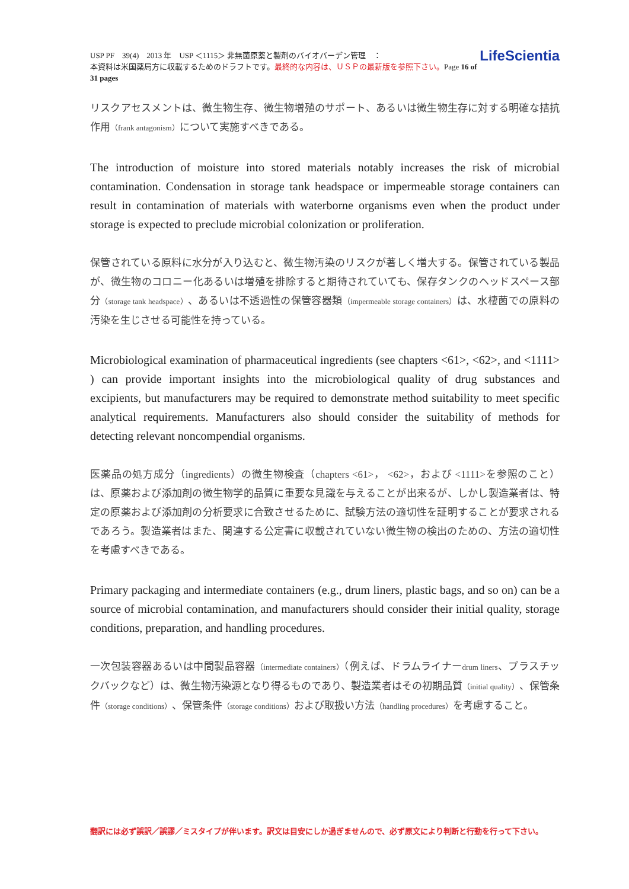USP PF　39(4)　2013 年　USP ＜1115＞ 非無菌原薬と製剤のバイオバーデン管理　：
本資料は米国薬局方に収載するためのドラフトです。最終的な内容は、ＵＳＰの最新版を参照下さい。Page 16 of 31 pages
LifeScientia
リスクアセスメントは、微生物生存、微生物増殖のサポート、あるいは微生物生存に対する明確な拮抗作用（frank antagonism）について実施すべきである。
The introduction of moisture into stored materials notably increases the risk of microbial contamination. Condensation in storage tank headspace or impermeable storage containers can result in contamination of materials with waterborne organisms even when the product under storage is expected to preclude microbial colonization or proliferation.
保管されている原料に水分が入り込むと、微生物汚染のリスクが著しく増大する。保管されている製品が、微生物のコロニー化あるいは増殖を排除すると期待されていても、保存タンクのヘッドスペース部分（storage tank headspace）、あるいは不透過性の保管容器類（impermeable storage containers）は、水棲菌での原料の汚染を生じさせる可能性を持っている。
Microbiological examination of pharmaceutical ingredients (see chapters <61>, <62>, and <1111> ) can provide important insights into the microbiological quality of drug substances and excipients, but manufacturers may be required to demonstrate method suitability to meet specific analytical requirements. Manufacturers also should consider the suitability of methods for detecting relevant noncompendial organisms.
医薬品の処方成分（ingredients）の微生物検査（chapters <61>， <62>，および <1111>を参照のこと）は、原薬および添加剤の微生物学的品質に重要な見識を与えることが出来るが、しかし製造業者は、特定の原薬および添加剤の分析要求に合致させるために、試験方法の適切性を証明することが要求されるであろう。製造業者はまた、関連する公定書に収載されていない微生物の検出のための、方法の適切性を考慮すべきである。
Primary packaging and intermediate containers (e.g., drum liners, plastic bags, and so on) can be a source of microbial contamination, and manufacturers should consider their initial quality, storage conditions, preparation, and handling procedures.
一次包装容器あるいは中間製品容器（intermediate containers）（例えば、ドラムライナーdrum liners、プラスチックバックなど）は、微生物汚染源となり得るものであり、製造業者はその初期品質（initial quality）、保管条件（storage conditions）、保管条件（storage conditions）および取扱い方法（handling procedures）を考慮すること。
翻訳には必ず誤訳／誤謬／ミスタイプが伴います。訳文は目安にしか過ぎませんので、必ず原文により判断と行動を行って下さい。